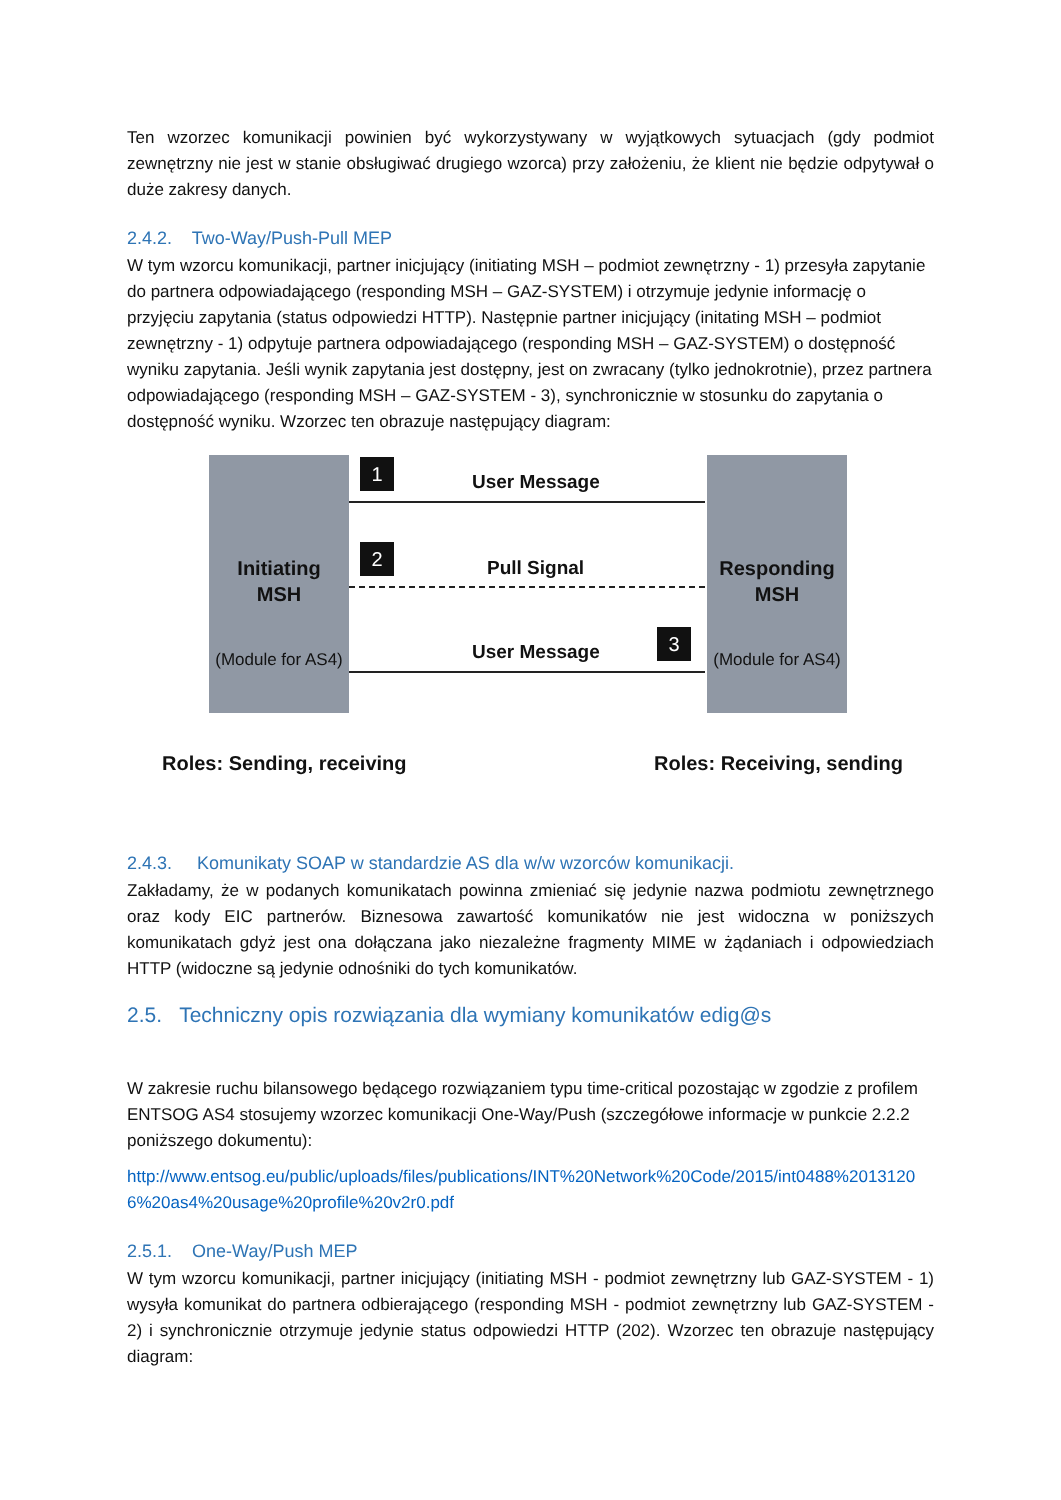Ten wzorzec komunikacji powinien być wykorzystywany w wyjątkowych sytuacjach (gdy podmiot zewnętrzny nie jest w stanie obsługiwać drugiego wzorca) przy założeniu, że klient nie będzie odpytywał o duże zakresy danych.
2.4.2. Two-Way/Push-Pull MEP
W tym wzorcu komunikacji, partner inicjujący (initiating MSH – podmiot zewnętrzny - 1) przesyła zapytanie do partnera odpowiadającego (responding MSH – GAZ-SYSTEM) i otrzymuje jedynie informację o przyjęciu zapytania (status odpowiedzi HTTP). Następnie partner inicjujący (initating MSH – podmiot zewnętrzny - 1) odpytuje partnera odpowiadającego (responding MSH – GAZ-SYSTEM) o dostępność wyniku zapytania. Jeśli wynik zapytania jest dostępny, jest on zwracany (tylko jednokrotnie), przez partnera odpowiadającego (responding MSH – GAZ-SYSTEM - 3), synchronicznie w stosunku do zapytania o dostępność wyniku. Wzorzec ten obrazuje następujący diagram:
Initiating
MSH
(Module for AS4)
Responding
MSH
(Module for AS4)
1 User Message
2
Pull Signal
3
User Message
Roles: Sending, receiving Roles: Receiving, sending
2.4.3. Komunikaty SOAP w standardzie AS dla w/w wzorców komunikacji.
Zakładamy, że w podanych komunikatach powinna zmieniać się jedynie nazwa podmiotu zewnętrznego oraz kody EIC partnerów. Biznesowa zawartość komunikatów nie jest widoczna w poniższych komunikatach gdyż jest ona dołączana jako niezależne fragmenty MIME w żądaniach i odpowiedziach HTTP (widoczne są jedynie odnośniki do tych komunikatów.
2.5. Techniczny opis rozwiązania dla wymiany komunikatów edig@s
W zakresie ruchu bilansowego będącego rozwiązaniem typu time-critical pozostając w zgodzie z profilem ENTSOG AS4 stosujemy wzorzec komunikacji One-Way/Push (szczegółowe informacje w punkcie 2.2.2 poniższego dokumentu):
http://www.entsog.eu/public/uploads/files/publications/INT%20Network%20Code/2015/int0488%20131206%20as4%20usage%20profile%20v2r0.pdf
2.5.1. One-Way/Push MEP
W tym wzorcu komunikacji, partner inicjujący (initiating MSH - podmiot zewnętrzny lub GAZ-SYSTEM - 1) wysyła komunikat do partnera odbierającego (responding MSH - podmiot zewnętrzny lub GAZ-SYSTEM - 2) i synchronicznie otrzymuje jedynie status odpowiedzi HTTP (202). Wzorzec ten obrazuje następujący diagram: